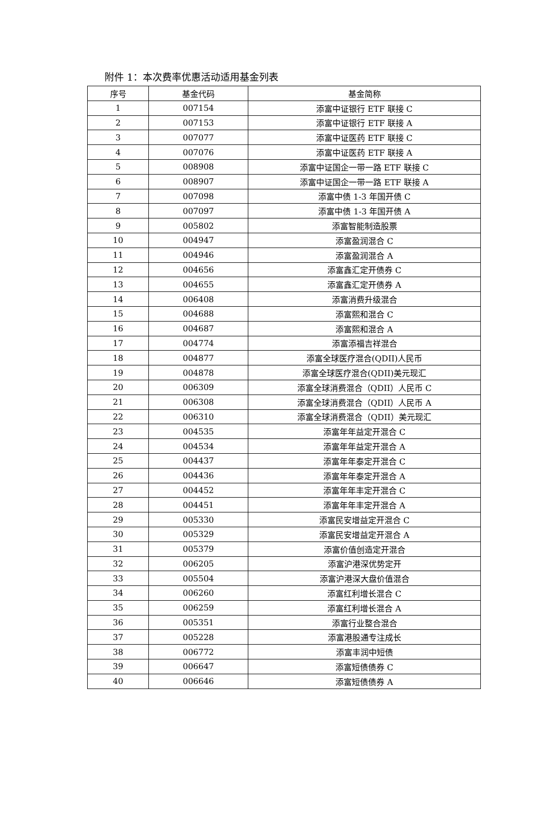附件 1：本次费率优惠活动适用基金列表
| 序号 | 基金代码 | 基金简称 |
| --- | --- | --- |
| 1 | 007154 | 添富中证银行 ETF 联接 C |
| 2 | 007153 | 添富中证银行 ETF 联接 A |
| 3 | 007077 | 添富中证医药 ETF 联接 C |
| 4 | 007076 | 添富中证医药 ETF 联接 A |
| 5 | 008908 | 添富中证国企一带一路 ETF 联接 C |
| 6 | 008907 | 添富中证国企一带一路 ETF 联接 A |
| 7 | 007098 | 添富中债 1-3 年国开债 C |
| 8 | 007097 | 添富中债 1-3 年国开债 A |
| 9 | 005802 | 添富智能制造股票 |
| 10 | 004947 | 添富盈润混合 C |
| 11 | 004946 | 添富盈润混合 A |
| 12 | 004656 | 添富鑫汇定开债券 C |
| 13 | 004655 | 添富鑫汇定开债券 A |
| 14 | 006408 | 添富消费升级混合 |
| 15 | 004688 | 添富熙和混合 C |
| 16 | 004687 | 添富熙和混合 A |
| 17 | 004774 | 添富添福吉祥混合 |
| 18 | 004877 | 添富全球医疗混合(QDII)人民币 |
| 19 | 004878 | 添富全球医疗混合(QDII)美元现汇 |
| 20 | 006309 | 添富全球消费混合（QDII）人民币 C |
| 21 | 006308 | 添富全球消费混合（QDII）人民币 A |
| 22 | 006310 | 添富全球消费混合（QDII）美元现汇 |
| 23 | 004535 | 添富年年益定开混合 C |
| 24 | 004534 | 添富年年益定开混合 A |
| 25 | 004437 | 添富年年泰定开混合 C |
| 26 | 004436 | 添富年年泰定开混合 A |
| 27 | 004452 | 添富年年丰定开混合 C |
| 28 | 004451 | 添富年年丰定开混合 A |
| 29 | 005330 | 添富民安增益定开混合 C |
| 30 | 005329 | 添富民安增益定开混合 A |
| 31 | 005379 | 添富价值创造定开混合 |
| 32 | 006205 | 添富沪港深优势定开 |
| 33 | 005504 | 添富沪港深大盘价值混合 |
| 34 | 006260 | 添富红利增长混合 C |
| 35 | 006259 | 添富红利增长混合 A |
| 36 | 005351 | 添富行业整合混合 |
| 37 | 005228 | 添富港股通专注成长 |
| 38 | 006772 | 添富丰润中短债 |
| 39 | 006647 | 添富短债债券 C |
| 40 | 006646 | 添富短债债券 A |